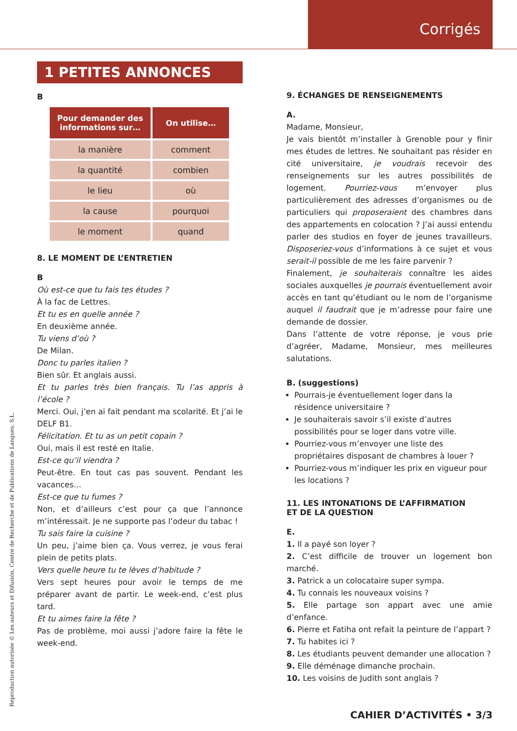Corrigés
1 PETITES ANNONCES
B
| Pour demander des informations sur… | On utilise… |
| --- | --- |
| la manière | comment |
| la quantité | combien |
| le lieu | où |
| la cause | pourquoi |
| le moment | quand |
8. LE MOMENT DE L’ENTRETIEN
B
Où est-ce que tu fais tes études ?
À la fac de Lettres.
Et tu es en quelle année ?
En deuxième année.
Tu viens d’où ?
De Milan.
Donc tu parles italien ?
Bien sûr. Et anglais aussi.
Et tu parles très bien français. Tu l’as appris à l’école ?
Merci. Oui, j’en ai fait pendant ma scolarité. Et j’ai le DELF B1.
Félicitation. Et tu as un petit copain ?
Oui, mais il est resté en Italie.
Est-ce qu’il viendra ?
Peut-être. En tout cas pas souvent. Pendant les vacances…
Est-ce que tu fumes ?
Non, et d’ailleurs c’est pour ça que l’annonce m’intéressait. Je ne supporte pas l’odeur du tabac !
Tu sais faire la cuisine ?
Un peu, j’aime bien ça. Vous verrez, je vous ferai plein de petits plats.
Vers quelle heure tu te lèves d’habitude ?
Vers sept heures pour avoir le temps de me préparer avant de partir. Le week-end, c’est plus tard.
Et tu aimes faire la fête ?
Pas de problème, moi aussi j’adore faire la fête le week-end.
9. ÉCHANGES DE RENSEIGNEMENTS
A.
Madame, Monsieur,
Je vais bientôt m’installer à Grenoble pour y finir mes études de lettres. Ne souhaitant pas résider en cité universitaire, je voudrais recevoir des renseignements sur les autres possibilités de logement. Pourriez-vous m’envoyer plus particulièrement des adresses d’organismes ou de particuliers qui proposeraient des chambres dans des appartements en colocation ? J’ai aussi entendu parler des studios en foyer de jeunes travailleurs. Disposeriez-vous d’informations à ce sujet et vous serait-il possible de me les faire parvenir ?
Finalement, je souhaiterais connaître les aides sociales auxquelles je pourrais éventuellement avoir accès en tant qu’étudiant ou le nom de l’organisme auquel il faudrait que je m’adresse pour faire une demande de dossier.
Dans l’attente de votre réponse, je vous prie d’agréer, Madame, Monsieur, mes meilleures salutations.
B. (suggestions)
Pourrais-je éventuellement loger dans la résidence universitaire ?
Je souhaiterais savoir s’il existe d’autres possibilités pour se loger dans votre ville.
Pourriez-vous m’envoyer une liste des propriétaires disposant de chambres à louer ?
Pourriez-vous m’indiquer les prix en vigueur pour les locations ?
11. LES INTONATIONS DE L’AFFIRMATION
ET DE LA QUESTION
E.
1. Il a payé son loyer ?
2. C’est difficile de trouver un logement bon marché.
3. Patrick a un colocataire super sympa.
4. Tu connais les nouveaux voisins ?
5. Elle partage son appart avec une amie d’enfance.
6. Pierre et Fatiha ont refait la peinture de l’appart ?
7. Tu habites ici ?
8. Les étudiants peuvent demander une allocation ?
9. Elle déménage dimanche prochain.
10. Les voisins de Judith sont anglais ?
Reproduction autorisée © Les auteurs et Difusión, Centre de Recherche et de Publications de Langues, S.L. CAHIER D’ACTIVITÉS • 3/3